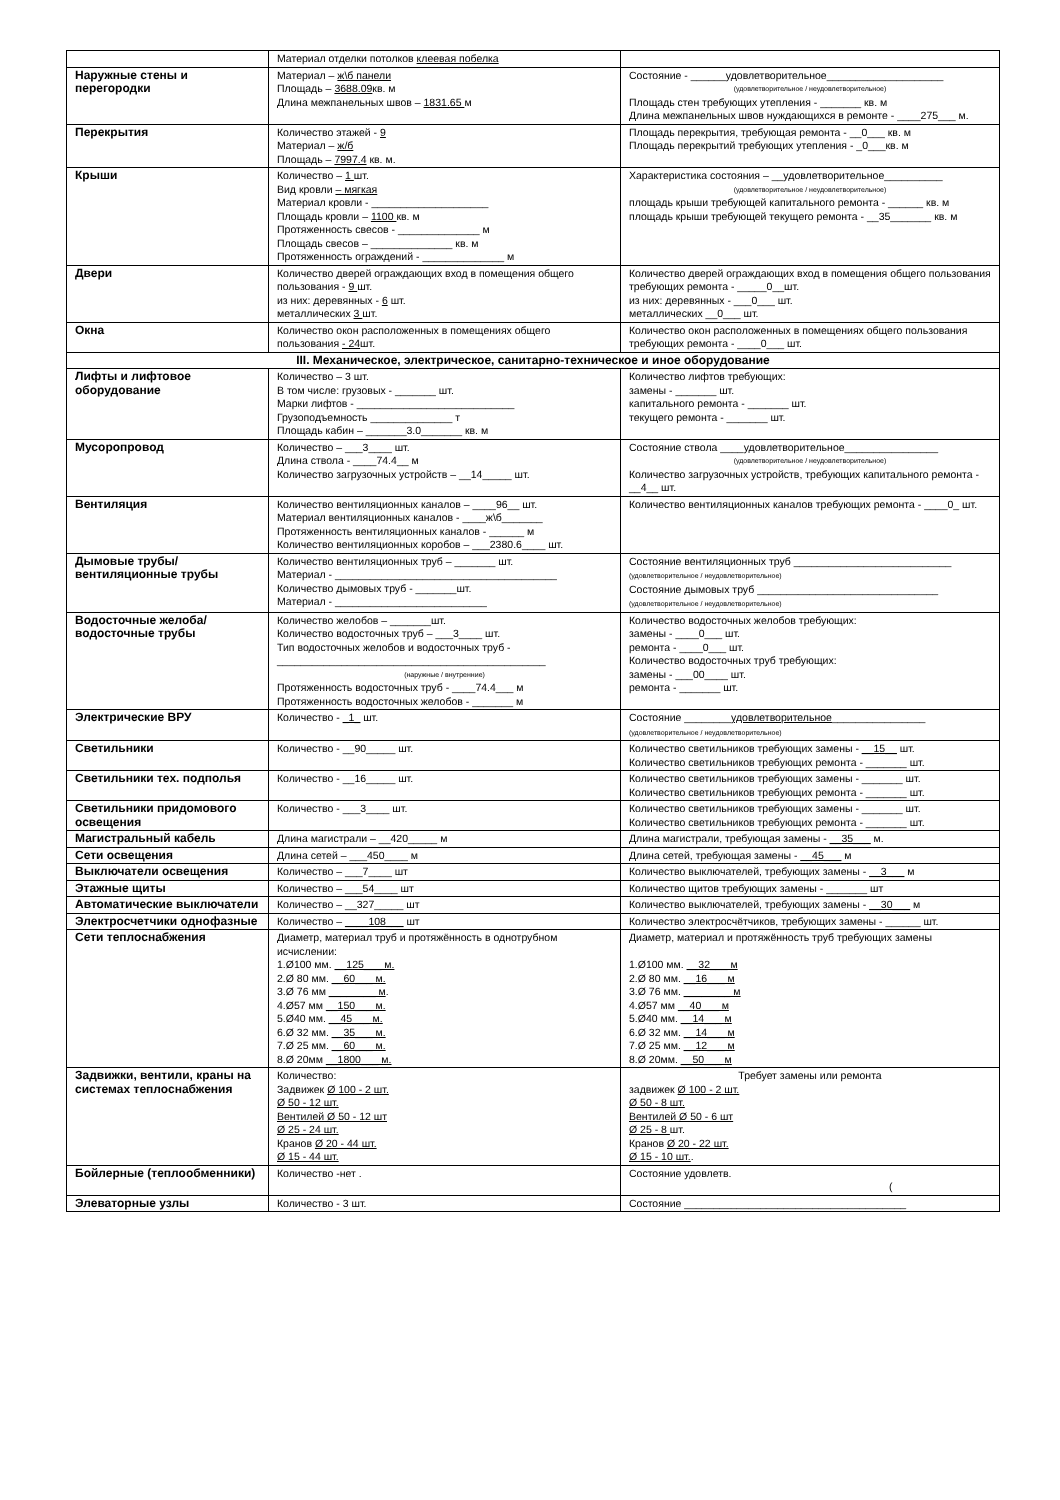| | Материал отделки потолков клеевая побелка | |
| Наружные стены и перегородки | Материал – ж\б панели Площадь – 3688.09 кв. м Длина межпанельных швов – 1831.65 м | Состояние - ______удовлетворительное____________________ (удовлетворительное / неудовлетворительное) Площадь стен требующих утепления - _______ кв. м Длина межпанельных швов нуждающихся в ремонте - ____275___ м. |
| Перекрытия | Количество этажей - 9 Материал – ж/б Площадь – 7997.4 кв. м. | Площадь перекрытия, требующая ремонта - __0___ кв. м Площадь перекрытий требующих утепления - _0___кв. м |
| Крыши | Количество – 1 шт. Вид кровли – мягкая Материал кровли - ____________________ Площадь кровли – 1100 кв. м Протяженность свесов - ______________ м Площадь свесов – ______________ кв. м Протяженность ограждений - ______________ м | Характеристика состояния – __удовлетворительное__________ (удовлетворительное / неудовлетворительное) площадь крыши требующей капитального ремонта - ______ кв. м площадь крыши требующей текущего ремонта - __35_______ кв. м |
| Двери | Количество дверей ограждающих вход в помещения общего пользования - 9 шт. из них: деревянных - 6 шт. металлических 3 шт. | Количество дверей ограждающих вход в помещения общего пользования требующих ремонта - _____0__шт. из них: деревянных - ___0___ шт. металлических __0___ шт. |
| Окна | Количество окон расположенных в помещениях общего пользования - 24 шт. | Количество окон расположенных в помещениях общего пользования требующих ремонта - ____0___ шт. |
| III. Механическое, электрическое, санитарно-техническое и иное оборудование | | |
| Лифты и лифтовое оборудование | Количество – 3 шт. В том числе: грузовых - _______ шт. Марки лифтов - ___________________________ Грузоподъемность ______________ т Площадь кабин – _______3.0_______ кв. м | Количество лифтов требующих: замены - _______ шт. капитального ремонта - _______ шт. текущего ремонта - _______ шт. |
| Мусоропровод | Количество – ___3____ шт. Длина ствола - ____74.4__ м Количество загрузочных устройств – __14_____ шт. | Состояние ствола ____удовлетворительное________________ (удовлетворительное / неудовлетворительное) Количество загрузочных устройств, требующих капитального ремонта - __4__ шт. |
| Вентиляция | Количество вентиляционных каналов – ____96__ шт. Материал вентиляционных каналов - ____ж\б_______ Протяженность вентиляционных каналов - ______ м Количество вентиляционных коробов – ___2380.6____ шт. | Количество вентиляционных каналов требующих ремонта - ____0_ шт. |
| Дымовые трубы/вентиляционные трубы | Количество вентиляционных труб – _______ шт. Материал - ______________________________________ Количество дымовых труб - _______шт. Материал - __________________________ | Состояние вентиляционных труб ___________________________ (удовлетворительное / неудовлетворительное) Состояние дымовых труб _______________________________ (удовлетворительное / неудовлетворительное) |
| Водосточные желоба/водосточные трубы | Количество желобов – _______шт. Количество водосточных труб – ___3____ шт. Тип водосточных желобов и водосточных труб - ______________________________________________ (наружные / внутренние) Протяженность водосточных труб - ____74.4___ м Протяженность водосточных желобов - _______ м | Количество водосточных желобов требующих: замены - ____0___ шт. ремонта - ____0___ шт. Количество водосточных труб требующих: замены - ___00____ шт. ремонта - _______ шт. |
| Электрические ВРУ | Количество - _1_ шт. | Состояние ________ удовлетворительное ________________ (удовлетворительное / неудовлетворительное) |
| Светильники | Количество - __90_____ шт. | Количество светильников требующих замены - __15__ шт. Количество светильников требующих ремонта - _______ шт. |
| Светильники тех. подполья | Количество - __16_____ шт. | Количество светильников требующих замены - _______ шт. Количество светильников требующих ремонта - _______ шт. |
| Светильники придомового освещения | Количество - ___3____ шт. | Количество светильников требующих замены - _______ шт. Количество светильников требующих ремонта - _______ шт. |
| Магистральный кабель | Длина магистрали – __420_____ м | Длина магистрали, требующая замены - __35___ м. |
| Сети освещения | Длина сетей – ___450____ м | Длина сетей, требующая замены - __45___ м |
| Выключатели освещения | Количество – ___7____ шт | Количество выключателей, требующих замены - __3___ м |
| Этажные щиты | Количество – ___54____ шт | Количество щитов требующих замены - _______ шт |
| Автоматические выключатели | Количество – __327_____ шт | Количество выключателей, требующих замены - __30___ м |
| Электросчетчики однофазные | Количество – ____108___ шт | Количество электросчётчиков, требующих замены - ______ шт. |
| Сети теплоснабжения | Диаметр, материал труб и протяжённость в однотрубном исчислении: 1.Ø100 мм. __125___ м. 2.Ø 80 мм. __60___ м. 3.Ø 76 мм ________ м . 4.Ø57 мм __150___ м. 5.Ø40 мм. __45___ м. 6.Ø 32 мм. __35___ м. 7.Ø 25 мм. __60___ м. 8.Ø 20мм __1800___ м. | Диаметр, материал и протяжённость труб требующих замены 1.Ø100 мм. __32___ м 2.Ø 80 мм. __16___ м 3.Ø 76 мм. ________ м 4.Ø57 мм __40___ м 5.Ø40 мм. __14___ м 6.Ø 32 мм. __14___ м 7.Ø 25 мм. __12___ м 8.Ø 20мм. __50___ м |
| Задвижки, вентили, краны на системах теплоснабжения | Количество: Задвижек Ø 100 - 2 шт. Ø 50 - 12 шт. Вентилей Ø 50 - 12 шт Ø 25 - 24 шт. Кранов Ø 20 - 44 шт. Ø 15 - 44 шт. | Требует замены или ремонта задвижек Ø 100 - 2 шт. Ø 50 - 8 шт. Вентилей Ø 50 - 6 шт Ø 25 - 8 шт. Кранов Ø 20 - 22 шт. Ø 15 - 10 шт. . |
| Бойлерные (теплообменники) | Количество -нет . | Состояние удовлетв. ( |
| Элеваторные узлы | Количество - 3 шт. | Состояние ______________________________________ |